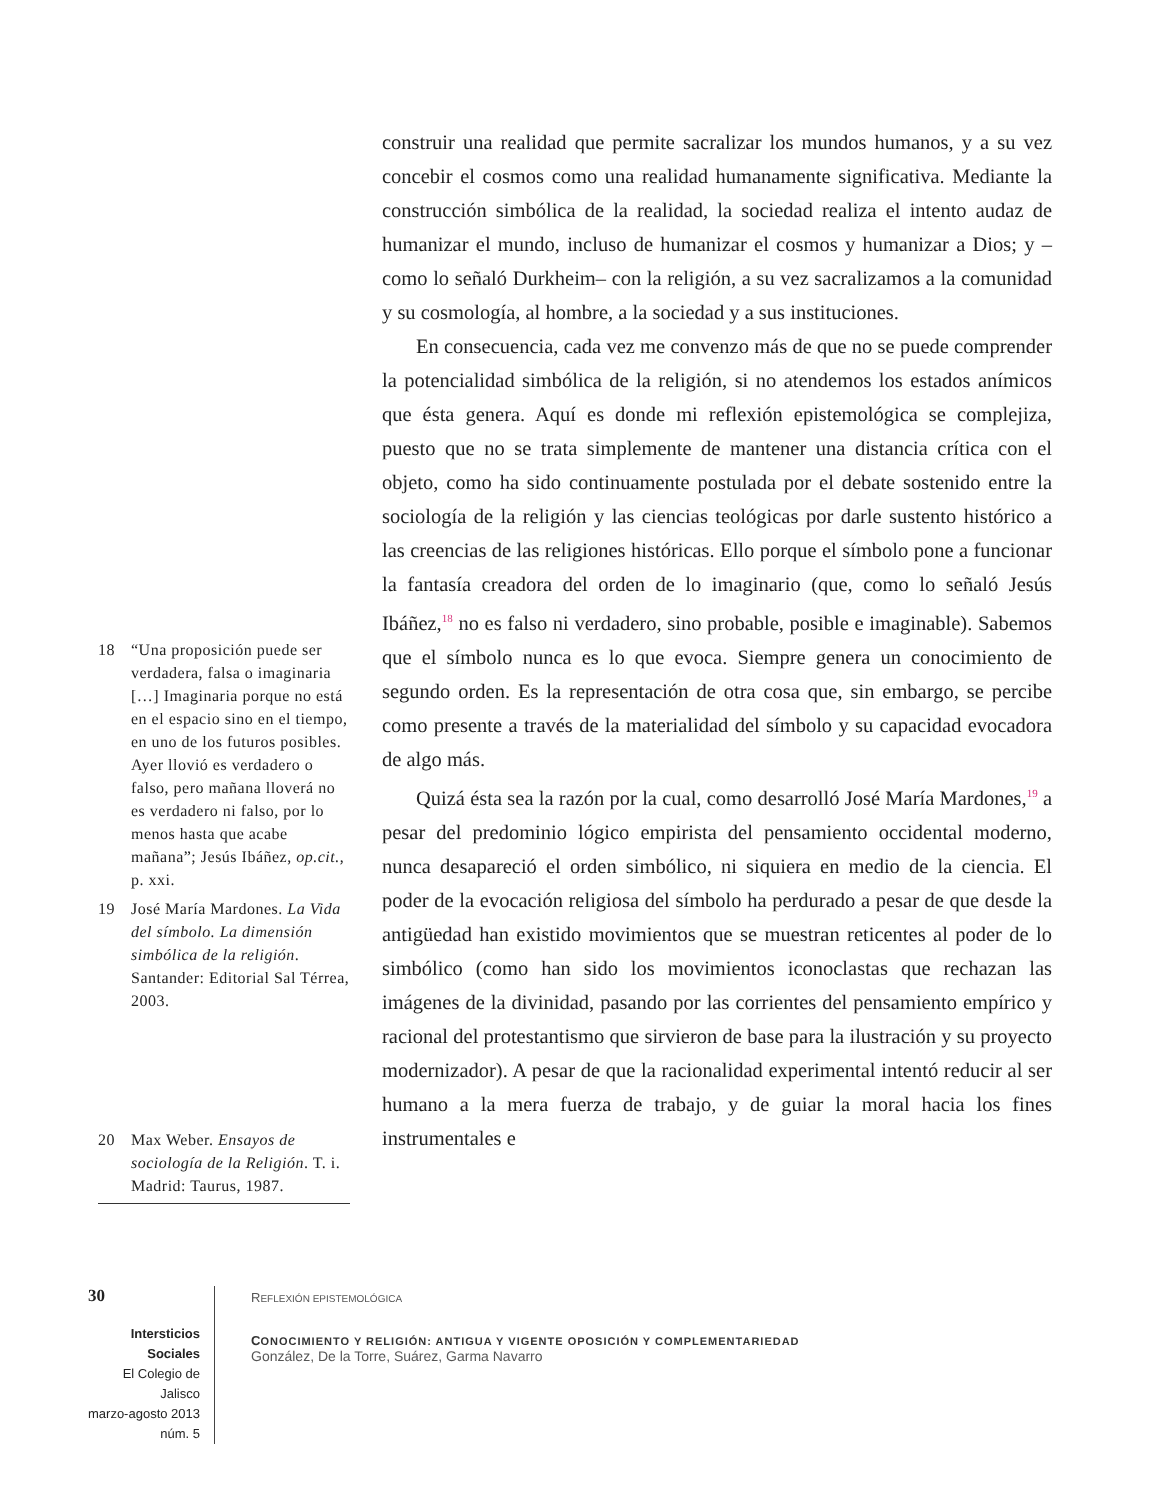18 “Una proposición puede ser verdadera, falsa o imaginaria […] Imaginaria porque no está en el espacio sino en el tiempo, en uno de los futuros posibles. Ayer llovió es verdadero o falso, pero mañana lloverá no es verdadero ni falso, por lo menos hasta que acabe mañana”; Jesús Ibáñez, op.cit., p. xxi.
19 José María Mardones. La Vida del símbolo. La dimensión simbólica de la religión. Santander: Editorial Sal Térrea, 2003.
20 Max Weber. Ensayos de sociología de la Religión. T. i. Madrid: Taurus, 1987.
construir una realidad que permite sacralizar los mundos humanos, y a su vez concebir el cosmos como una realidad humanamente significativa. Mediante la construcción simbólica de la realidad, la sociedad realiza el intento audaz de humanizar el mundo, incluso de humanizar el cosmos y humanizar a Dios; y –como lo señaló Durkheim– con la religión, a su vez sacralizamos a la comunidad y su cosmología, al hombre, a la sociedad y a sus instituciones.
En consecuencia, cada vez me convenzo más de que no se puede comprender la potencialidad simbólica de la religión, si no atendemos los estados anímicos que ésta genera. Aquí es donde mi reflexión epistemológica se complejiza, puesto que no se trata simplemente de mantener una distancia crítica con el objeto, como ha sido continuamente postulada por el debate sostenido entre la sociología de la religión y las ciencias teológicas por darle sustento histórico a las creencias de las religiones históricas. Ello porque el símbolo pone a funcionar la fantasía creadora del orden de lo imaginario (que, como lo señaló Jesús Ibáñez,<sup>18</sup> no es falso ni verdadero, sino probable, posible e imaginable). Sabemos que el símbolo nunca es lo que evoca. Siempre genera un conocimiento de segundo orden. Es la representación de otra cosa que, sin embargo, se percibe como presente a través de la materialidad del símbolo y su capacidad evocadora de algo más.
Quizá ésta sea la razón por la cual, como desarrolló José María Mardones,<sup>19</sup> a pesar del predominio lógico empirista del pensamiento occidental moderno, nunca desapareció el orden simbólico, ni siquiera en medio de la ciencia. El poder de la evocación religiosa del símbolo ha perdurado a pesar de que desde la antigüedad han existido movimientos que se muestran reticentes al poder de lo simbólico (como han sido los movimientos iconoclastas que rechazan las imágenes de la divinidad, pasando por las corrientes del pensamiento empírico y racional del protestantismo que sirvieron de base para la ilustración y su proyecto modernizador). A pesar de que la racionalidad experimental intentó reducir al ser humano a la mera fuerza de trabajo, y de guiar la moral hacia los fines instrumentales e
30
Intersticios Sociales
El Colegio de Jalisco
marzo-agosto 2013
núm. 5
REFLEXIÓN EPISTEMOLÓGICA
CONOCIMIENTO Y RELIGIÓN: ANTIGUA Y VIGENTE OPOSICIÓN Y COMPLEMENTARIEDAD
González, De la Torre, Suárez, Garma Navarro